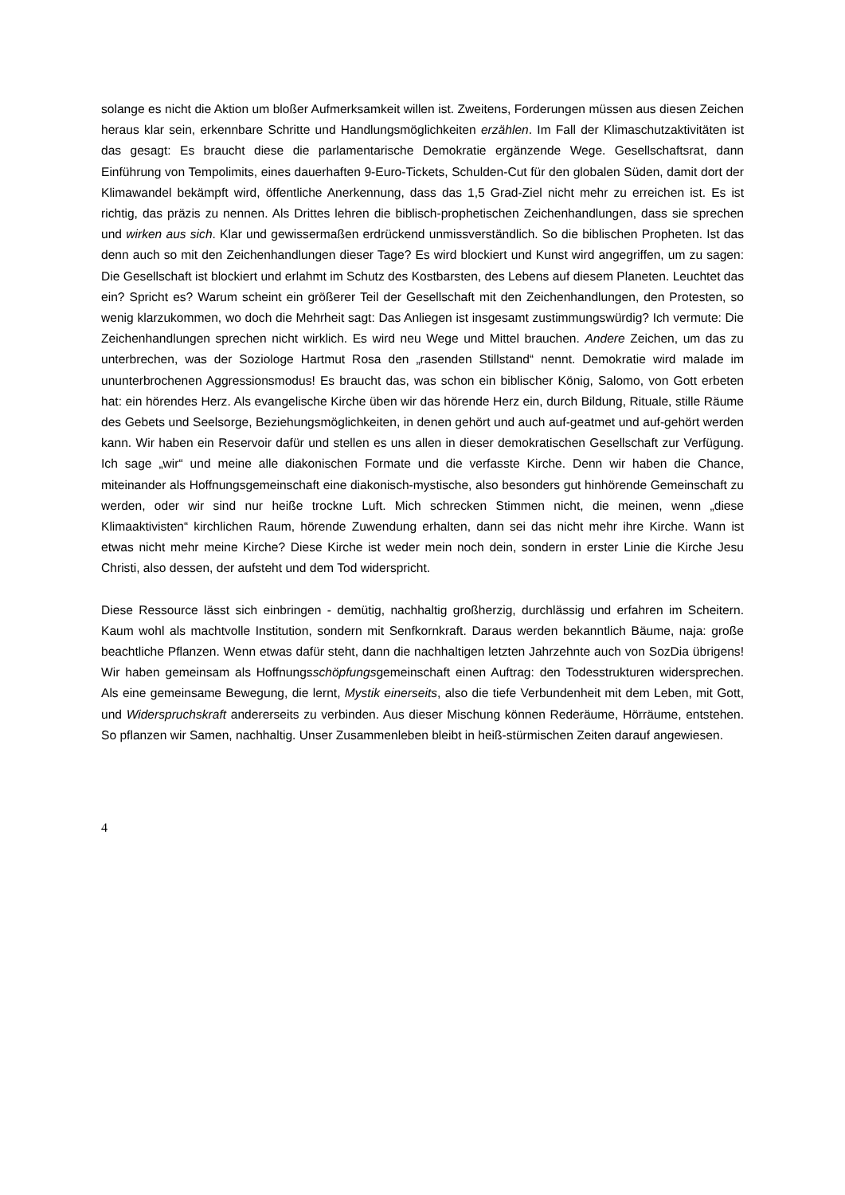solange es nicht die Aktion um bloßer Aufmerksamkeit willen ist. Zweitens, Forderungen müssen aus diesen Zeichen heraus klar sein, erkennbare Schritte und Handlungsmöglichkeiten erzählen. Im Fall der Klimaschutzaktivitäten ist das gesagt: Es braucht diese die parlamentarische Demokratie ergänzende Wege. Gesellschaftsrat, dann Einführung von Tempolimits, eines dauerhaften 9-Euro-Tickets, Schulden-Cut für den globalen Süden, damit dort der Klimawandel bekämpft wird, öffentliche Anerkennung, dass das 1,5 Grad-Ziel nicht mehr zu erreichen ist. Es ist richtig, das präzis zu nennen. Als Drittes lehren die biblisch-prophetischen Zeichenhandlungen, dass sie sprechen und wirken aus sich. Klar und gewissermaßen erdrückend unmissverständlich. So die biblischen Propheten. Ist das denn auch so mit den Zeichenhandlungen dieser Tage? Es wird blockiert und Kunst wird angegriffen, um zu sagen: Die Gesellschaft ist blockiert und erlahmt im Schutz des Kostbarsten, des Lebens auf diesem Planeten. Leuchtet das ein? Spricht es? Warum scheint ein größerer Teil der Gesellschaft mit den Zeichenhandlungen, den Protesten, so wenig klarzukommen, wo doch die Mehrheit sagt: Das Anliegen ist insgesamt zustimmungswürdig? Ich vermute: Die Zeichenhandlungen sprechen nicht wirklich. Es wird neu Wege und Mittel brauchen. Andere Zeichen, um das zu unterbrechen, was der Soziologe Hartmut Rosa den „rasenden Stillstand“ nennt. Demokratie wird malade im ununterbrochenen Aggressionsmodus! Es braucht das, was schon ein biblischer König, Salomo, von Gott erbeten hat: ein hörendes Herz. Als evangelische Kirche üben wir das hörende Herz ein, durch Bildung, Rituale, stille Räume des Gebets und Seelsorge, Beziehungsmöglichkeiten, in denen gehört und auch auf-geatmet und auf-gehört werden kann. Wir haben ein Reservoir dafür und stellen es uns allen in dieser demokratischen Gesellschaft zur Verfügung. Ich sage „wir“ und meine alle diakonischen Formate und die verfasste Kirche. Denn wir haben die Chance, miteinander als Hoffnungsgemeinschaft eine diakonisch-mystische, also besonders gut hinhörende Gemeinschaft zu werden, oder wir sind nur heiße trockne Luft. Mich schrecken Stimmen nicht, die meinen, wenn „diese Klimaaktivisten“ kirchlichen Raum, hörende Zuwendung erhalten, dann sei das nicht mehr ihre Kirche. Wann ist etwas nicht mehr meine Kirche? Diese Kirche ist weder mein noch dein, sondern in erster Linie die Kirche Jesu Christi, also dessen, der aufsteht und dem Tod widerspricht.
Diese Ressource lässt sich einbringen - demütig, nachhaltig großherzig, durchlässig und erfahren im Scheitern. Kaum wohl als machtvolle Institution, sondern mit Senfkornkraft. Daraus werden bekanntlich Bäume, naja: große beachtliche Pflanzen. Wenn etwas dafür steht, dann die nachhaltigen letzten Jahrzehnte auch von SozDia übrigens! Wir haben gemeinsam als Hoffnungsschöpfungsgemeinschaft einen Auftrag: den Todesstrukturen widersprechen. Als eine gemeinsame Bewegung, die lernt, Mystik einerseits, also die tiefe Verbundenheit mit dem Leben, mit Gott, und Widerspruchskraft andererseits zu verbinden. Aus dieser Mischung können Rederäume, Hörräume, entstehen. So pflanzen wir Samen, nachhaltig. Unser Zusammenleben bleibt in heiß-stürmischen Zeiten darauf angewiesen.
4